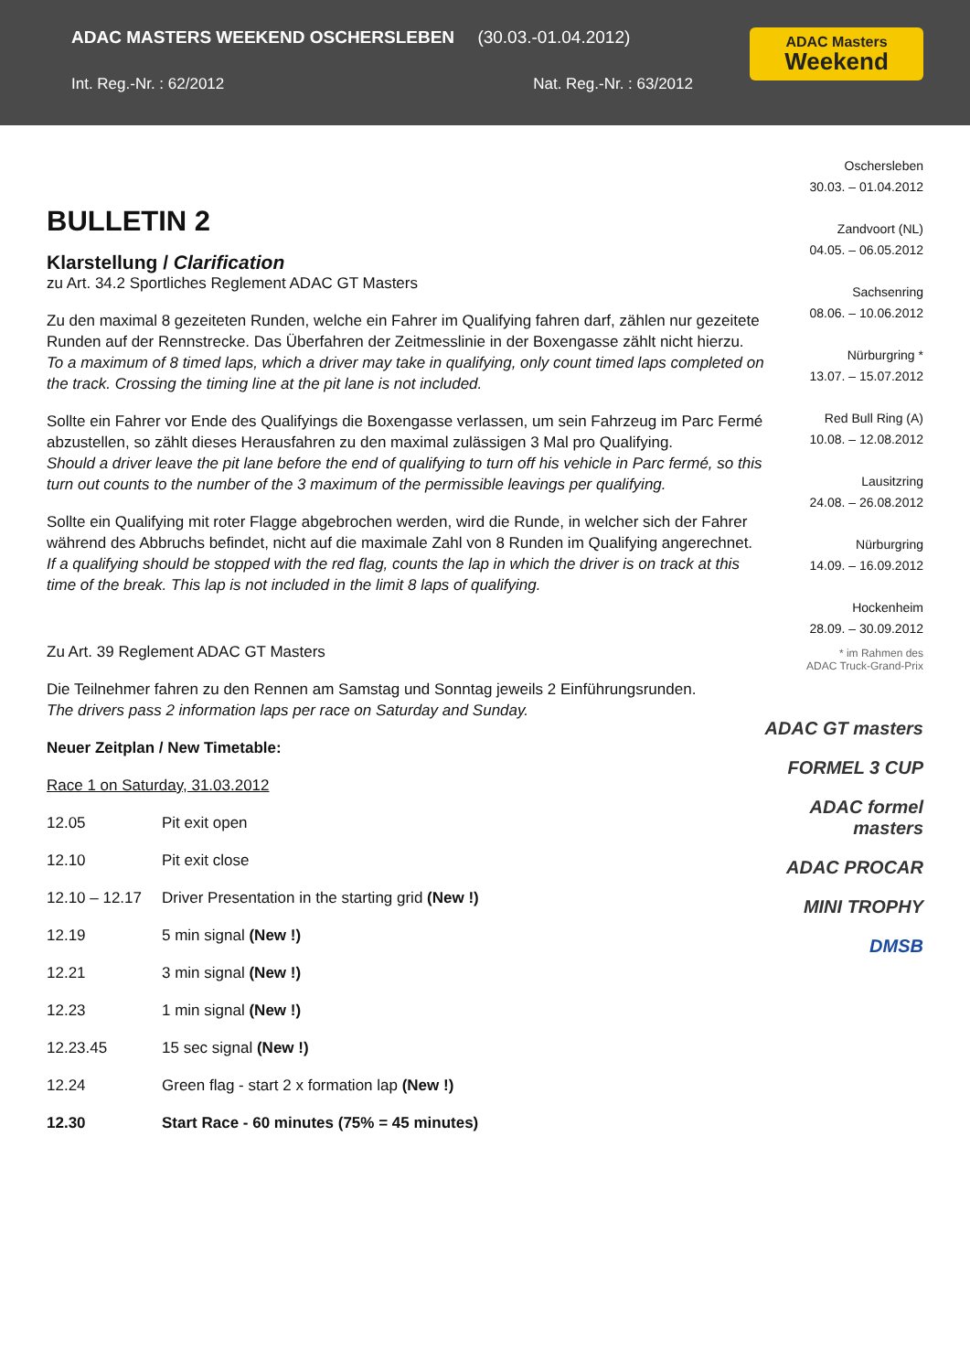ADAC MASTERS WEEKEND OSCHERSLEBEN (30.03.-01.04.2012)
Int. Reg.-Nr. : 62/2012 Nat. Reg.-Nr. : 63/2012
ADAC Masters
Weekend
BULLETIN 2
Klarstellung / Clarification
zu Art. 34.2 Sportliches Reglement ADAC GT Masters
Zu den maximal 8 gezeiteten Runden, welche ein Fahrer im Qualifying fahren darf, zählen nur gezeitete Runden auf der Rennstrecke. Das Überfahren der Zeitmesslinie in der Boxengasse zählt nicht hierzu.
To a maximum of 8 timed laps, which a driver may take in qualifying, only count timed laps completed on the track. Crossing the timing line at the pit lane is not included.
Sollte ein Fahrer vor Ende des Qualifyings die Boxengasse verlassen, um sein Fahrzeug im Parc Fermé abzustellen, so zählt dieses Herausfahren zu den maximal zulässigen 3 Mal pro Qualifying.
Should a driver leave the pit lane before the end of qualifying to turn off his vehicle in Parc fermé, so this turn out counts to the number of the 3 maximum of the permissible leavings per qualifying.
Sollte ein Qualifying mit roter Flagge abgebrochen werden, wird die Runde, in welcher sich der Fahrer während des Abbruchs befindet, nicht auf die maximale Zahl von 8 Runden im Qualifying angerechnet.
If a qualifying should be stopped with the red flag, counts the lap in which the driver is on track at this time of the break. This lap is not included in the limit 8 laps of qualifying.
Zu Art. 39 Reglement ADAC GT Masters
Die Teilnehmer fahren zu den Rennen am Samstag und Sonntag jeweils 2 Einführungsrunden.
The drivers pass 2 information laps per race on Saturday and Sunday.
Neuer Zeitplan / New Timetable:
Race 1 on Saturday, 31.03.2012
| 12.05 | Pit exit open |
| 12.10 | Pit exit close |
| 12.10 – 12.17 | Driver Presentation in the starting grid (New !) |
| 12.19 | 5 min signal (New !) |
| 12.21 | 3 min signal (New !) |
| 12.23 | 1 min signal (New !) |
| 12.23.45 | 15 sec signal (New !) |
| 12.24 | Green flag - start 2 x formation lap (New !) |
| 12.30 | Start Race - 60 minutes (75% = 45 minutes) |
Oschersleben
30.03. – 01.04.2012
Zandvoort (NL)
04.05. – 06.05.2012
Sachsenring
08.06. – 10.06.2012
Nürburgring *
13.07. – 15.07.2012
Red Bull Ring (A)
10.08. – 12.08.2012
Lausitzring
24.08. – 26.08.2012
Nürburgring
14.09. – 16.09.2012
Hockenheim
28.09. – 30.09.2012
* im Rahmen des
ADAC Truck-Grand-Prix
ADAC GT masters
FORMEL 3 CUP
ADAC formel masters
ADAC PROCAR
MINI TROPHY
DMSB